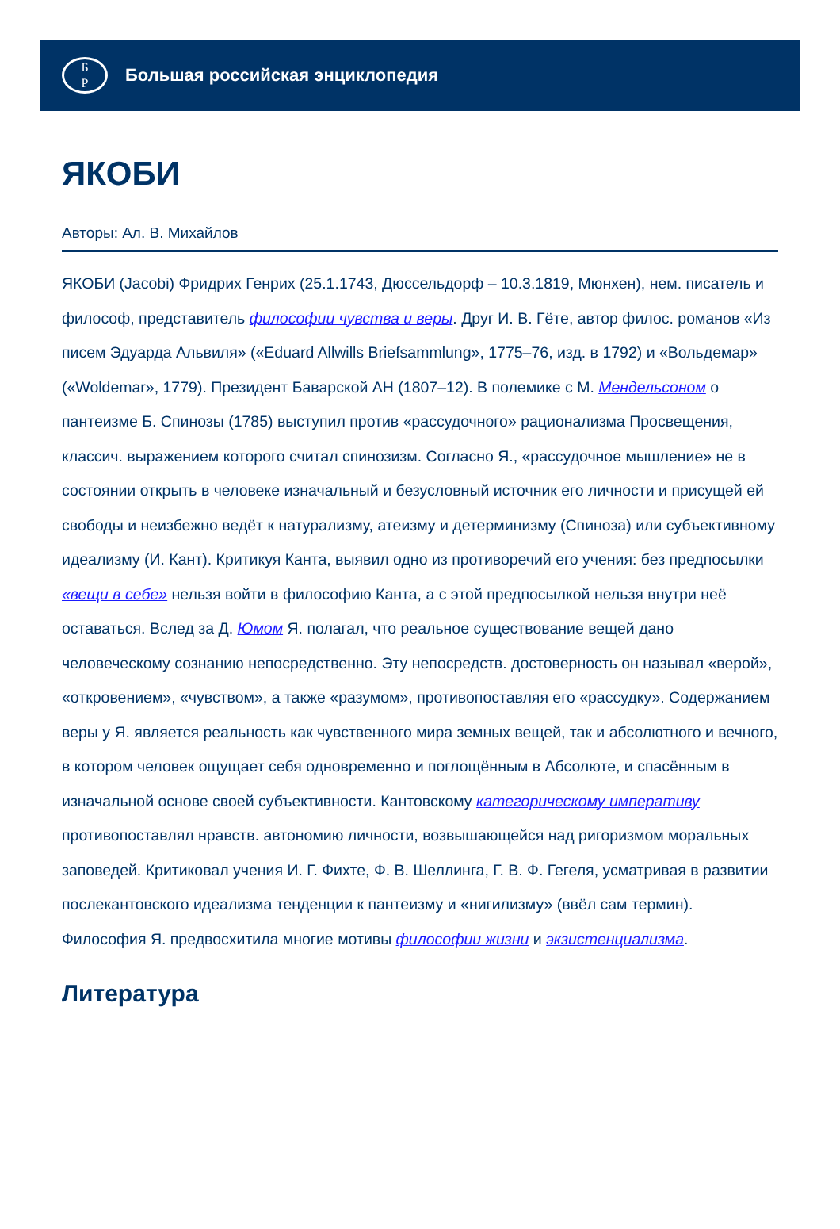Б
Р
Большая российская энциклопедия
ЯКОБИ
Авторы: Ал. В. Михайлов
ЯКОБИ (Jacobi) Фридрих Генрих (25.1.1743, Дюссельдорф – 10.3.1819, Мюнхен), нем. писатель и философ, представитель философии чувства и веры. Друг И. В. Гёте, автор филос. романов «Из писем Эдуарда Альвиля» («Eduard Allwills Briefsammlung», 1775–76, изд. в 1792) и «Вольдемар» («Woldemar», 1779). Президент Баварской АН (1807–12). В полемике с М. Мендельсоном о пантеизме Б. Спинозы (1785) выступил против «рассудочного» рационализма Просвещения, классич. выражением которого считал спинозизм. Согласно Я., «рассудочное мышление» не в состоянии открыть в человеке изначальный и безусловный источник его личности и присущей ей свободы и неизбежно ведёт к натурализму, атеизму и детерминизму (Спиноза) или субъективному идеализму (И. Кант). Критикуя Канта, выявил одно из противоречий его учения: без предпосылки «вещи в себе» нельзя войти в философию Канта, а с этой предпосылкой нельзя внутри неё оставаться. Вслед за Д. Юмом Я. полагал, что реальное существование вещей дано человеческому сознанию непосредственно. Эту непосредств. достоверность он называл «верой», «откровением», «чувством», а также «разумом», противопоставляя его «рассудку». Содержанием веры у Я. является реальность как чувственного мира земных вещей, так и абсолютного и вечного, в котором человек ощущает себя одновременно и поглощённым в Абсолюте, и спасённым в изначальной основе своей субъективности. Кантовскому категорическому императиву противопоставлял нравств. автономию личности, возвышающейся над ригоризмом моральных заповедей. Критиковал учения И. Г. Фихте, Ф. В. Шеллинга, Г. В. Ф. Гегеля, усматривая в развитии послекантовского идеализма тенденции к пантеизму и «нигилизму» (ввёл сам термин). Философия Я. предвосхитила многие мотивы философии жизни и экзистенциализма.
Литература